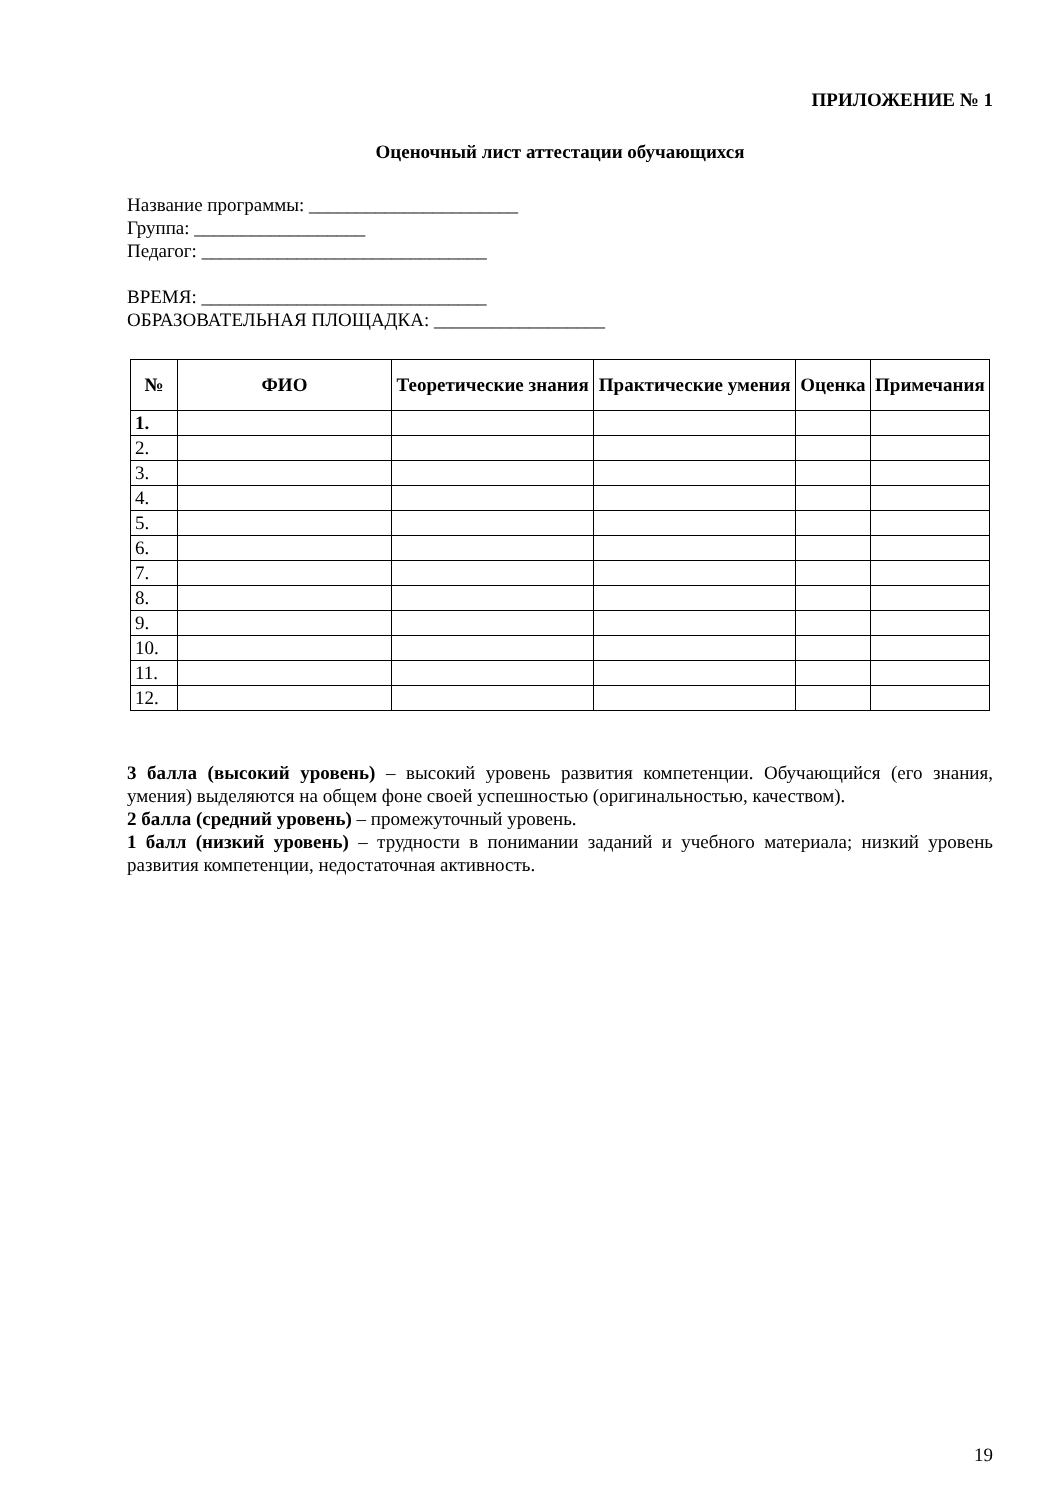ПРИЛОЖЕНИЕ № 1
Оценочный лист аттестации обучающихся
Название программы: ______________________
Группа: __________________
Педагог: ______________________________
ВРЕМЯ: ______________________________
ОБРАЗОВАТЕЛЬНАЯ ПЛОЩАДКА: __________________
| № | ФИО | Теоретические знания | Практические умения | Оценка | Примечания |
| --- | --- | --- | --- | --- | --- |
| 1. | | | | | |
| 2. | | | | | |
| 3. | | | | | |
| 4. | | | | | |
| 5. | | | | | |
| 6. | | | | | |
| 7. | | | | | |
| 8. | | | | | |
| 9. | | | | | |
| 10. | | | | | |
| 11. | | | | | |
| 12. | | | | | |
3 балла (высокий уровень) – высокий уровень развития компетенции. Обучающийся (его знания, умения) выделяются на общем фоне своей успешностью (оригинальностью, качеством).
2 балла (средний уровень) – промежуточный уровень.
1 балл (низкий уровень) – трудности в понимании заданий и учебного материала; низкий уровень развития компетенции, недостаточная активность.
19